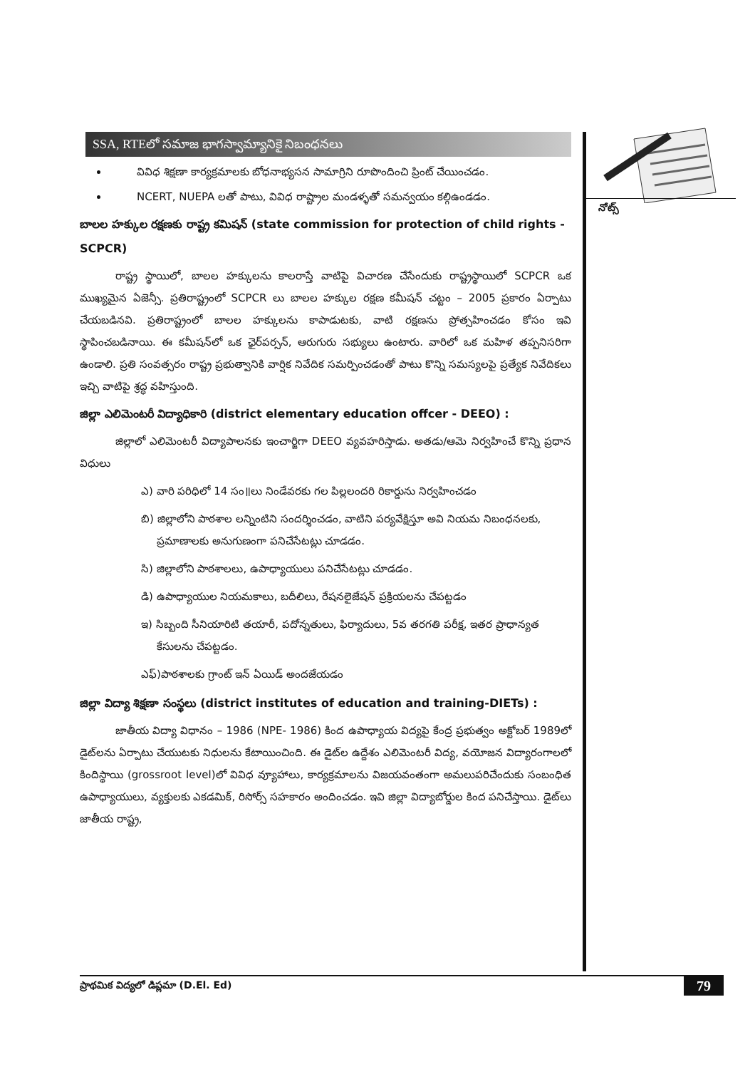SSA, RTEలో సమాజ భాగస్వామ్యానికై నిబంధనలు
వివిధ శిక్షణా కార్యక్రమాలకు బోధనాభ్యసన సామాగ్రిని రూపొందించి ప్రింట్ చేయించడం.
NCERT, NUEPA లతో పాటు, వివిధ రాష్ట్రాల మండళ్ళతో సమన్వయం కల్గిఉండడం.
బాలల హక్కుల రక్షణకు రాష్ట్ర కమిషన్ (state commission for protection of child rights - SCPCR)
రాష్ట్ర స్థాయిలో, బాలల హక్కులను కాలరాస్తే వాటిపై విచారణ చేసేందుకు రాష్ట్రస్థాయిలో SCPCR ఒక ముఖ్యమైన ఏజెన్సీ. ప్రతిరాష్ట్రంలో SCPCR లు బాలల హక్కుల రక్షణ కమీషన్ చట్టం – 2005 ప్రకారం ఏర్పాటు చేయబడినవి. ప్రతిరాష్ట్రంలో బాలల హక్కులను కాపాడుటకు, వాటి రక్షణను ప్రోత్సహించడం కోసం ఇవి స్థాపించబడినాయి. ఈ కమీషన్‌లో ఒక ఛైర్‌పర్సన్, ఆరుగురు సభ్యులు ఉంటారు. వారిలో ఒక మహిళ తప్పనిసరిగా ఉండాలి. ప్రతి సంవత్సరం రాష్ట్ర ప్రభుత్వానికి వార్షిక నివేదిక సమర్పించడంతో పాటు కొన్ని సమస్యలపై ప్రత్యేక నివేదికలు ఇచ్చి వాటిపై శ్రద్ధ వహిస్తుంది.
జిల్లా ఎలిమెంటరీ విద్యాధికారి (district elementary education offcer - DEEO) :
జిల్లాలో ఎలిమెంటరీ విద్యాపాలనకు ఇంచార్జిగా DEEO వ్యవహరిస్తాడు. అతడు/ఆమె నిర్వహించే కొన్ని ప్రధాన విధులు
ఎ) వారి పరిధిలో 14 సం॥లు నిండేవరకు గల పిల్లలందరి రికార్డును నిర్వహించడం
బి) జిల్లాలోని పాఠశాల లన్నింటిని సందర్శించడం, వాటిని పర్యవేక్షిస్తూ అవి నియమ నిబంధనలకు, ప్రమాణాలకు అనుగుణంగా పనిచేసేటట్లు చూడడం.
సి) జిల్లాలోని పాఠశాలలు, ఉపాధ్యాయులు పనిచేసేటట్లు చూడడం.
డి) ఉపాధ్యాయుల నియమకాలు, బదీలిలు, రేషనలైజేషన్ ప్రక్రియలను చేపట్టడం
ఇ) సిబ్బంది సీనియారిటి తయారీ, పదోన్నతులు, ఫిర్యాదులు, 5వ తరగతి పరీక్ష, ఇతర ప్రాధాన్యత కేసులను చేపట్టడం.
ఎఫ్)పాఠశాలకు గ్రాంట్ ఇన్ ఏయిడ్ అందజేయడం
జిల్లా విద్యా శిక్షణా సంస్థలు (district institutes of education and training-DIETs) :
జాతీయ విద్యా విధానం – 1986 (NPE- 1986) కింద ఉపాధ్యాయ విద్యపై కేంద్ర ప్రభుత్వం అక్టోబర్ 1989లో డైట్‌లను ఏర్పాటు చేయుటకు నిధులను కేటాయించింది. ఈ డైట్‌ల ఉద్దేశం ఎలిమెంటరీ విద్య, వయోజన విద్యారంగాలలో కిందిస్థాయి (grossroot level)లో వివిధ వ్యూహాలు, కార్యక్రమాలను విజయవంతంగా అమలుపరిచేందుకు సంబంధిత ఉపాధ్యాయులు, వ్యక్తులకు ఎకడమిక్, రిసోర్స్ సహకారం అందించడం. ఇవి జిల్లా విద్యాబోర్డుల కింద పనిచేస్తాయి. డైట్‌లు జాతీయ రాష్ట్ర,
నోట్స్
ప్రాథమిక విద్యలో డిప్లమా (D.El. Ed) 79